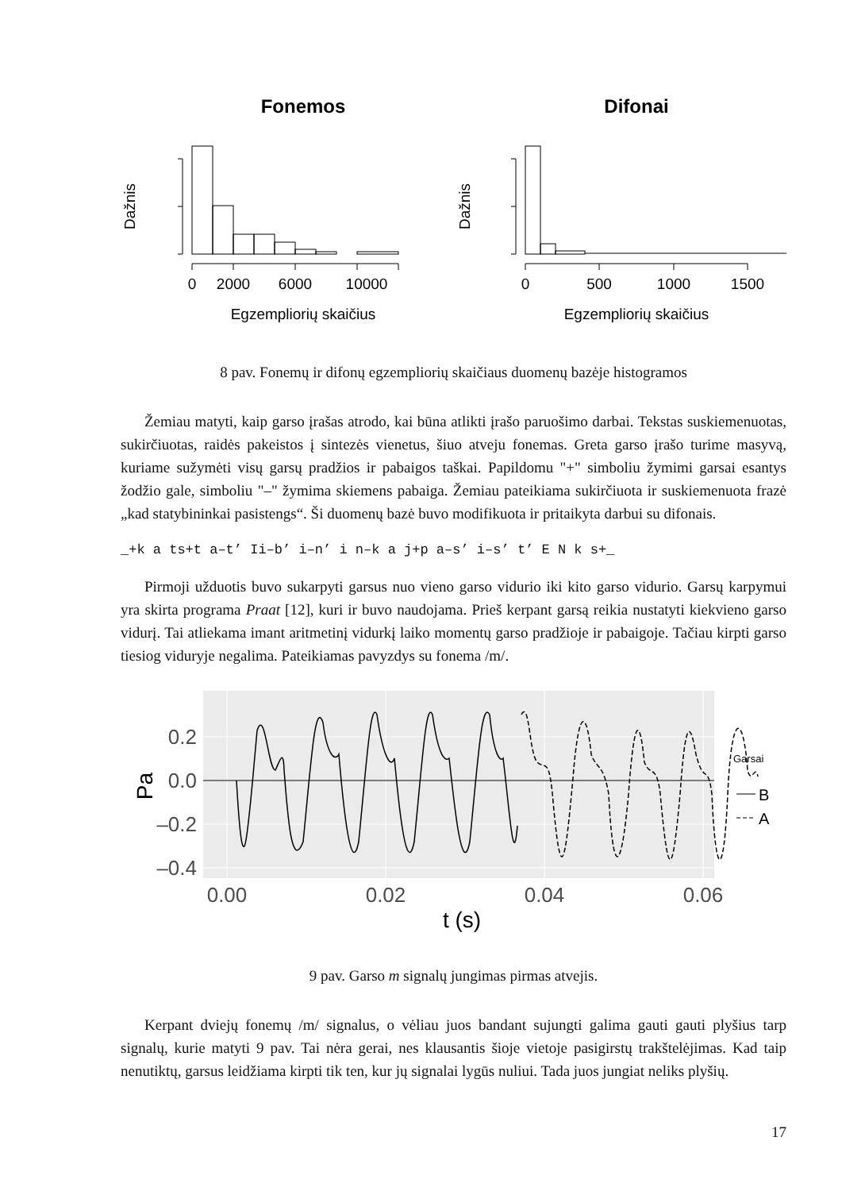Fonemos
Difonai
0
2000
6000
10000
Egzempliorių skaičius
0
500
1000
1500
Egzempliorių skaičius
Dažnis
Dažnis
8 pav. Fonemų ir difonų egzempliorių skaičiaus duomenų bazėje histogramos
Žemiau matyti, kaip garso įrašas atrodo, kai būna atlikti įrašo paruošimo darbai. Tekstas suskiemenuotas, sukirčiuotas, raidės pakeistos į sintezės vienetus, šiuo atveju fonemas. Greta garso įrašo turime masyvą, kuriame sužymėti visų garsų pradžios ir pabaigos taškai. Papildomu "+" simboliu žymimi garsai esantys žodžio gale, simboliu "–" žymima skiemens pabaiga. Žemiau pateikiama sukirčiuota ir suskiemenuota frazė „kad statybininkai pasistengs“. Ši duomenų bazė buvo modifikuota ir pritaikyta darbui su difonais.
_+k a ts+t a–t’ Ii–b’ i–n’ i n–k a j+p a–s’ i–s’ t’ E N k s+_
Pirmoji užduotis buvo sukarpyti garsus nuo vieno garso vidurio iki kito garso vidurio. Garsų karpymui yra skirta programa Praat [12], kuri ir buvo naudojama. Prieš kerpant garsą reikia nustatyti kiekvieno garso vidurį. Tai atliekama imant aritmetinį vidurkį laiko momentų garso pradžioje ir pabaigoje. Tačiau kirpti garso tiesiog viduryje negalima. Pateikiamas pavyzdys su fonema /m/.
0.2
0.0
–0.2
–0.4
0.00
0.02
0.04
0.06
t (s)
Pa
Garsai
B
A
9 pav. Garso m signalų jungimas pirmas atvejis.
Kerpant dviejų fonemų /m/ signalus, o vėliau juos bandant sujungti galima gauti gauti plyšius tarp signalų, kurie matyti 9 pav. Tai nėra gerai, nes klausantis šioje vietoje pasigirstų trakštelėjimas. Kad taip nenutiktų, garsus leidžiama kirpti tik ten, kur jų signalai lygūs nuliui. Tada juos jungiat neliks plyšių.
17